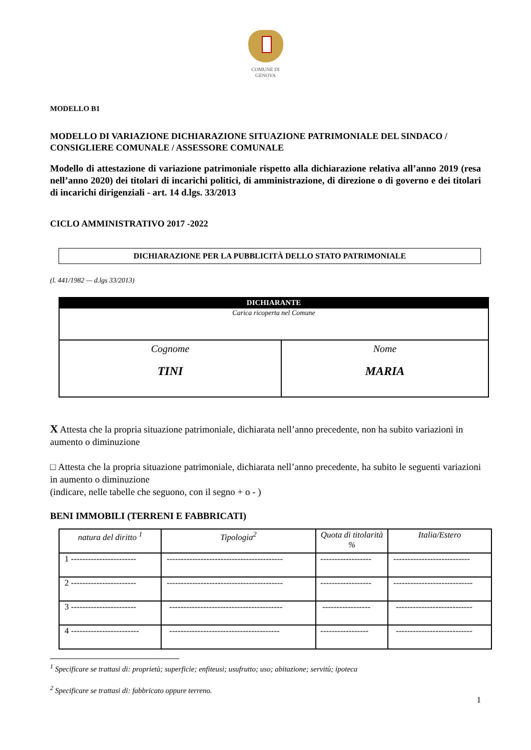COMUNE DI
GENOVA
MODELLO B1
MODELLO DI VARIAZIONE DICHIARAZIONE SITUAZIONE PATRIMONIALE DEL SINDACO / CONSIGLIERE COMUNALE / ASSESSORE COMUNALE
Modello di attestazione di variazione patrimoniale rispetto alla dichiarazione relativa all’anno 2019 (resa nell’anno 2020) dei titolari di incarichi politici, di amministrazione, di direzione o di governo e dei titolari di incarichi dirigenziali - art. 14 d.lgs. 33/2013
CICLO AMMINISTRATIVO 2017 -2022
DICHIARAZIONE PER LA PUBBLICITÀ DELLO STATO PATRIMONIALE
(l. 441/1982 — d.lgs 33/2013)
| DICHIARANTE | |
| Carica ricoperta nel Comune | |
| Cognome TINI | Nome MARIA |
X Attesta che la propria situazione patrimoniale, dichiarata nell’anno precedente, non ha subito variazioni in aumento o diminuzione
□ Attesta che la propria situazione patrimoniale, dichiarata nell’anno precedente, ha subito le seguenti variazioni in aumento o diminuzione
(indicare, nelle tabelle che seguono, con il segno + o - )
BENI IMMOBILI (TERRENI E FABBRICATI)
| natura del diritto <sup>1</sup> | Tipologia<sup>2</sup> | Quota di titolarità % | Italia/Estero |
| 1 ----------------------- | ----------------------------------------- | ------------------ | --------------------------- |
| 2 ----------------------- | ----------------------------------------- | ------------------ | ---------------------------- |
| 3 ----------------------- | ---------------------------------------- | ----------------- | --------------------------- |
| 4 ------------------------ | --------------------------------------- | ----------------- | --------------------------- |
<sup>1</sup> Specificare se trattasi di: proprietà; superficie; enfiteusi; usufrutto; uso; abitazione; servitù; ipoteca
<sup>2</sup> Specificare se trattasi di: fabbricato oppure terreno.
1